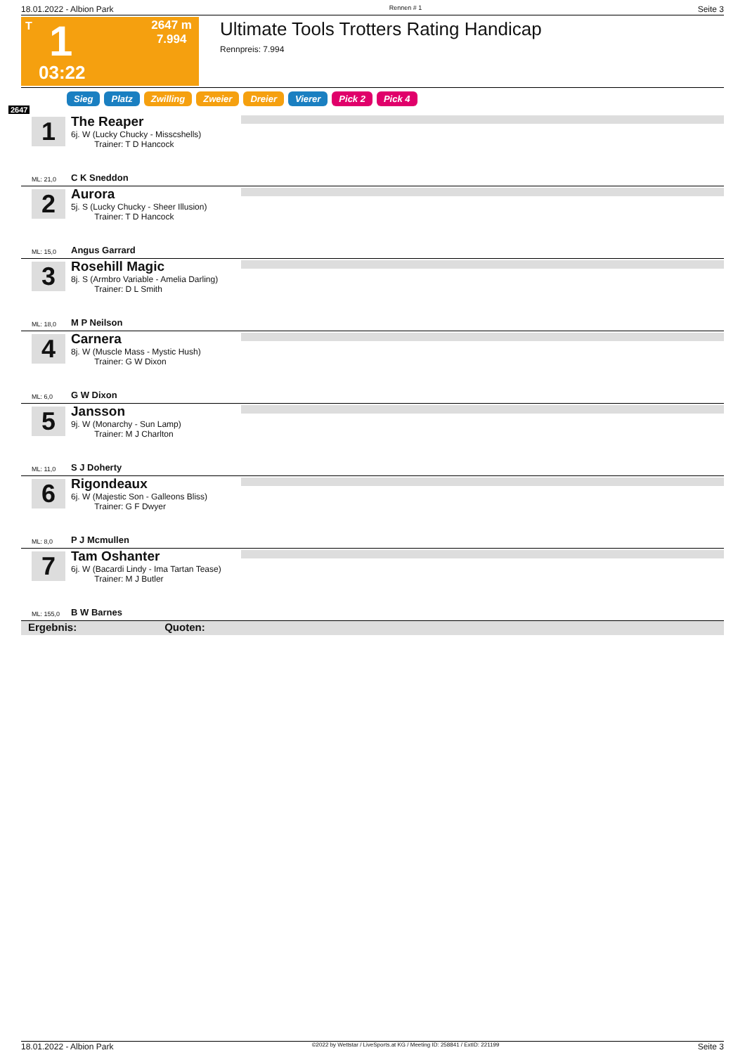18.01.2022 - Albion Park Rennen # 1 Seite 3
T 1
2647 m
7.994
03:22
Ultimate Tools Trotters Rating Handicap
Rennpreis: 7.994
2647
Sieg Platz Zwilling Zweier Dreier Vierer Pick 2 Pick 4
1
The Reaper
6j. W (Lucky Chucky - Misscshells)
Trainer: T D Hancock
ML: 21,0 C K Sneddon
2
Aurora
5j. S (Lucky Chucky - Sheer Illusion)
Trainer: T D Hancock
ML: 15,0 Angus Garrard
3
Rosehill Magic
8j. S (Armbro Variable - Amelia Darling)
Trainer: D L Smith
ML: 18,0 M P Neilson
4
Carnera
8j. W (Muscle Mass - Mystic Hush)
Trainer: G W Dixon
ML: 6,0 G W Dixon
5
Jansson
9j. W (Monarchy - Sun Lamp)
Trainer: M J Charlton
ML: 11,0 S J Doherty
6
Rigondeaux
6j. W (Majestic Son - Galleons Bliss)
Trainer: G F Dwyer
ML: 8,0 P J Mcmullen
7
Tam Oshanter
6j. W (Bacardi Lindy - Ima Tartan Tease)
Trainer: M J Butler
ML: 155,0 B W Barnes
Ergebnis: Quoten:
18.01.2022 - Albion Park ©2022 by Wettstar / LiveSports.at KG / Meeting ID: 258841 / ExtID: 221199 Seite 3